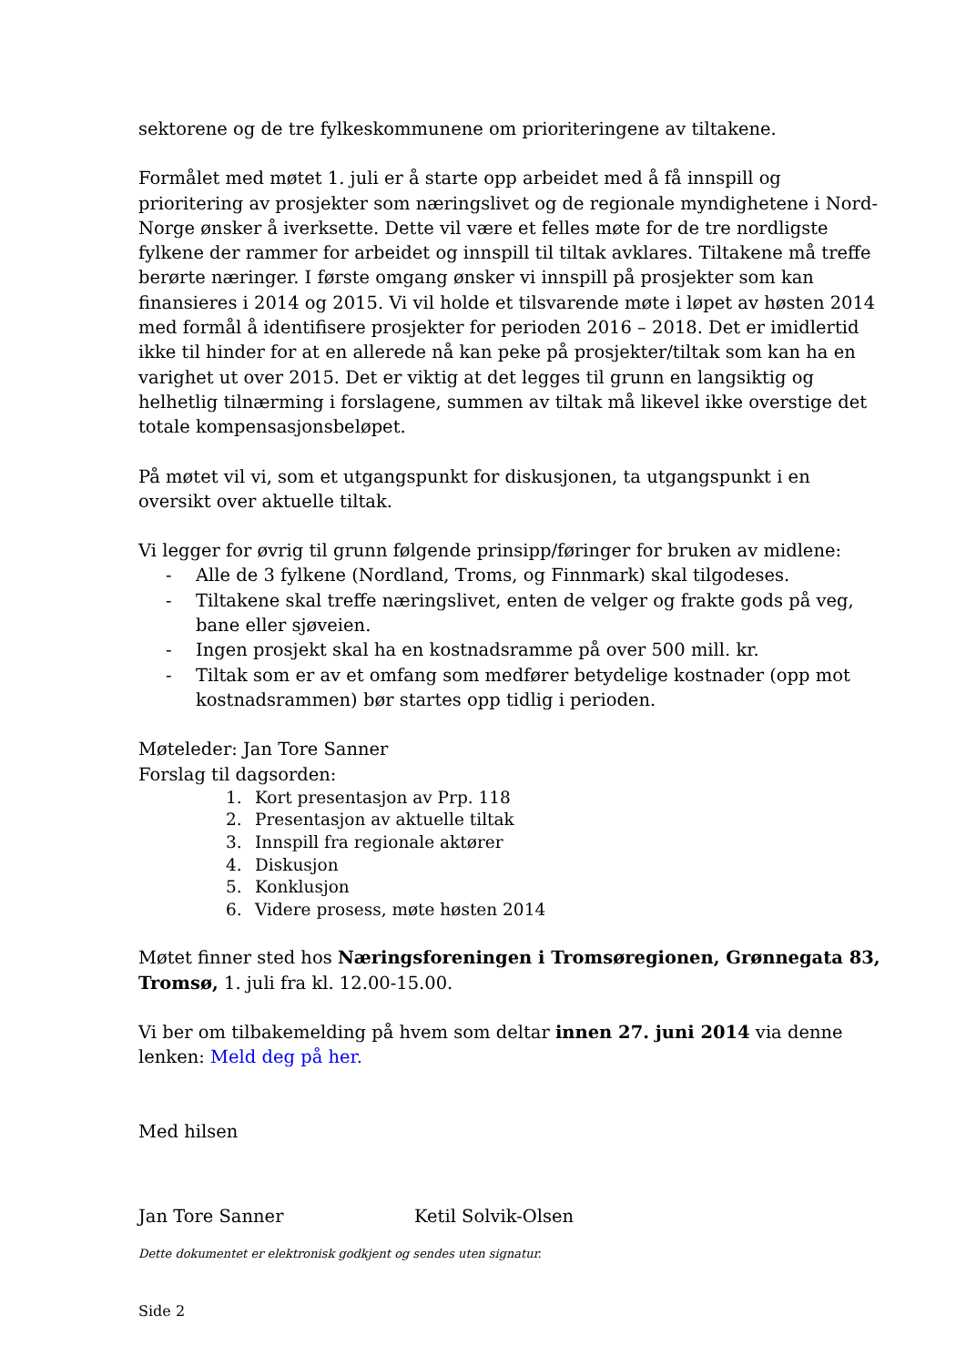sektorene og de tre fylkeskommunene om prioriteringene av tiltakene.
Formålet med møtet 1. juli er å starte opp arbeidet med å få innspill og prioritering av prosjekter som næringslivet og de regionale myndighetene i Nord-Norge ønsker å iverksette. Dette vil være et felles møte for de tre nordligste fylkene der rammer for arbeidet og innspill til tiltak avklares. Tiltakene må treffe berørte næringer. I første omgang ønsker vi innspill på prosjekter som kan finansieres i 2014 og 2015. Vi vil holde et tilsvarende møte i løpet av høsten 2014 med formål å identifisere prosjekter for perioden 2016 – 2018. Det er imidlertid ikke til hinder for at en allerede nå kan peke på prosjekter/tiltak som kan ha en varighet ut over 2015. Det er viktig at det legges til grunn en langsiktig og helhetlig tilnærming i forslagene, summen av tiltak må likevel ikke overstige det totale kompensasjonsbeløpet.
På møtet vil vi, som et utgangspunkt for diskusjonen, ta utgangspunkt i en oversikt over aktuelle tiltak.
Vi legger for øvrig til grunn følgende prinsipp/føringer for bruken av midlene:
- Alle de 3 fylkene (Nordland, Troms, og Finnmark) skal tilgodeses.
- Tiltakene skal treffe næringslivet, enten de velger og frakte gods på veg, bane eller sjøveien.
- Ingen prosjekt skal ha en kostnadsramme på over 500 mill. kr.
- Tiltak som er av et omfang som medfører betydelige kostnader (opp mot kostnadsrammen) bør startes opp tidlig i perioden.
Møteleder: Jan Tore Sanner
Forslag til dagsorden:
1. Kort presentasjon av Prp. 118
2. Presentasjon av aktuelle tiltak
3. Innspill fra regionale aktører
4. Diskusjon
5. Konklusjon
6. Videre prosess, møte høsten 2014
Møtet finner sted hos Næringsforeningen i Tromsøregionen, Grønnegata 83, Tromsø, 1. juli fra kl. 12.00-15.00.
Vi ber om tilbakemelding på hvem som deltar innen 27. juni 2014 via denne lenken: Meld deg på her.
Med hilsen
Jan Tore Sanner Ketil Solvik-Olsen
Dette dokumentet er elektronisk godkjent og sendes uten signatur.
Side 2